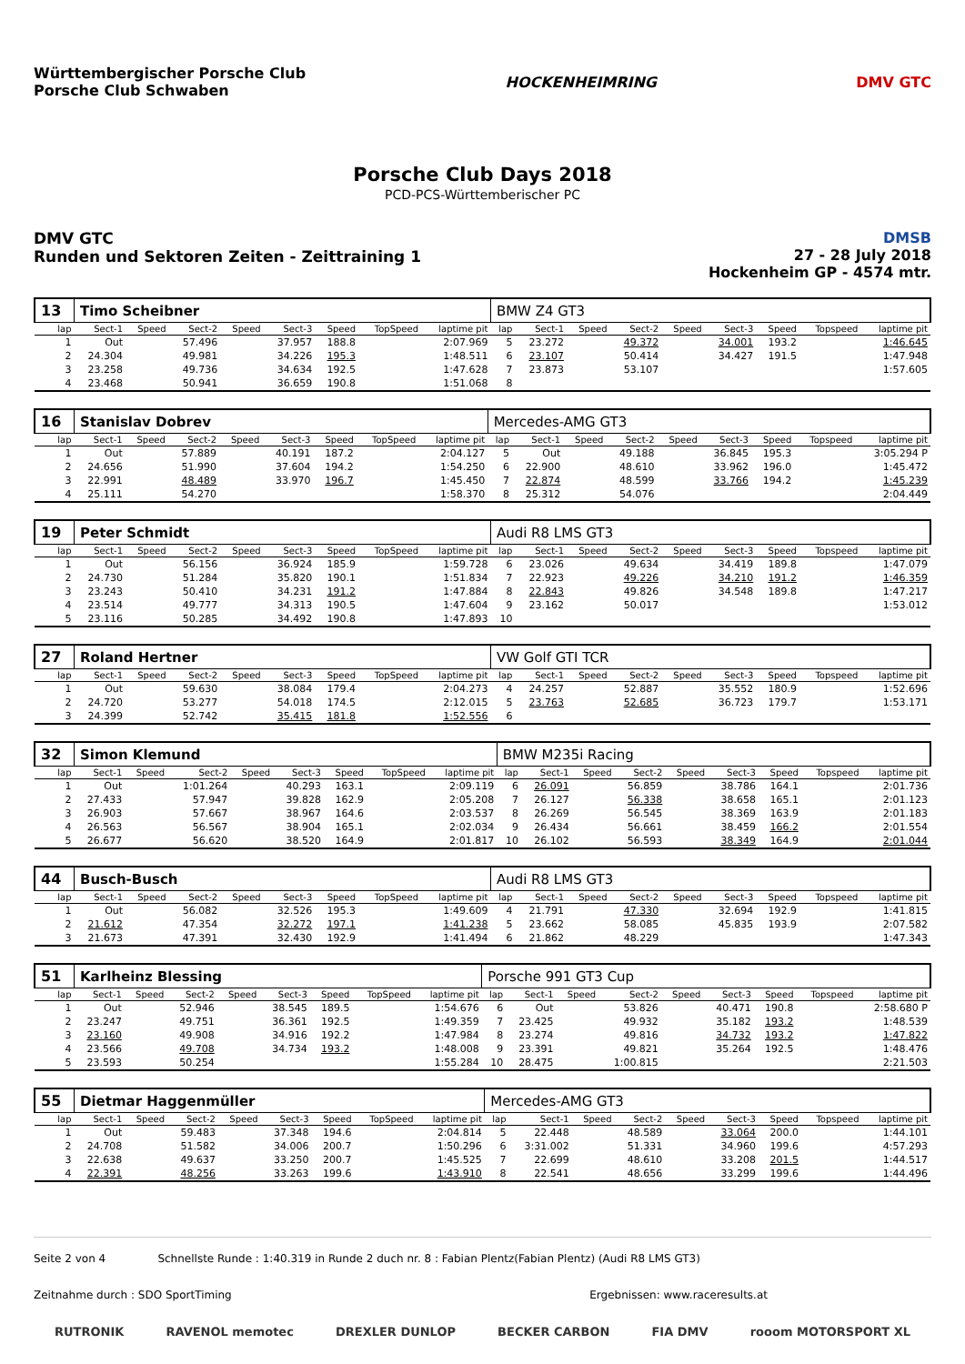Württembergischer Porsche Club
Porsche Club Schwaben
HOCKENHEIMRING DMV GTC
Porsche Club Days 2018
PCD-PCS-Württemberischer PC
DMV GTC
Runden und Sektoren Zeiten - Zeittraining 1
DMSB
27 - 28 July 2018
Hockenheim GP - 4574 mtr.
| 13 | Timo Scheibner | | | | | | | | BMW Z4 GT3 | | | | | | | | |
| lap | Sect-1 | Speed | Sect-2 | Speed | Sect-3 | Speed | TopSpeed | laptime pit | lap | Sect-1 | Speed | Sect-2 | Speed | Sect-3 | Speed | Topspeed | laptime pit |
| 1 | Out | | 57.496 | | 37.957 | 188.8 | | 2:07.969 | 5 | 23.272 | | 49.372 | | 34.001 | 193.2 | | 1:46.645 |
| 2 | 24.304 | | 49.981 | | 34.226 | 195.3 | | 1:48.511 | 6 | 23.107 | | 50.414 | | 34.427 | 191.5 | | 1:47.948 |
| 3 | 23.258 | | 49.736 | | 34.634 | 192.5 | | 1:47.628 | 7 | 23.873 | | 53.107 | | | | | 1:57.605 |
| 4 | 23.468 | | 50.941 | | 36.659 | 190.8 | | 1:51.068 | 8 | | | | | | | | |
| 16 | Stanislav Dobrev | | | | | | | | Mercedes-AMG GT3 | | | | | | | | |
| lap | Sect-1 | Speed | Sect-2 | Speed | Sect-3 | Speed | TopSpeed | laptime pit | lap | Sect-1 | Speed | Sect-2 | Speed | Sect-3 | Speed | Topspeed | laptime pit |
| 1 | Out | | 57.889 | | 40.191 | 187.2 | | 2:04.127 | 5 | Out | | 49.188 | | 36.845 | 195.3 | | 3:05.294 P |
| 2 | 24.656 | | 51.990 | | 37.604 | 194.2 | | 1:54.250 | 6 | 22.900 | | 48.610 | | 33.962 | 196.0 | | 1:45.472 |
| 3 | 22.991 | | 48.489 | | 33.970 | 196.7 | | 1:45.450 | 7 | 22.874 | | 48.599 | | 33.766 | 194.2 | | 1:45.239 |
| 4 | 25.111 | | 54.270 | | | | | 1:58.370 | 8 | 25.312 | | 54.076 | | | | | 2:04.449 |
| 19 | Peter Schmidt | | | | | | | | Audi R8 LMS GT3 | | | | | | | | |
| lap | Sect-1 | Speed | Sect-2 | Speed | Sect-3 | Speed | TopSpeed | laptime pit | lap | Sect-1 | Speed | Sect-2 | Speed | Sect-3 | Speed | Topspeed | laptime pit |
| 1 | Out | | 56.156 | | 36.924 | 185.9 | | 1:59.728 | 6 | 23.026 | | 49.634 | | 34.419 | 189.8 | | 1:47.079 |
| 2 | 24.730 | | 51.284 | | 35.820 | 190.1 | | 1:51.834 | 7 | 22.923 | | 49.226 | | 34.210 | 191.2 | | 1:46.359 |
| 3 | 23.243 | | 50.410 | | 34.231 | 191.2 | | 1:47.884 | 8 | 22.843 | | 49.826 | | 34.548 | 189.8 | | 1:47.217 |
| 4 | 23.514 | | 49.777 | | 34.313 | 190.5 | | 1:47.604 | 9 | 23.162 | | 50.017 | | | | | 1:53.012 |
| 5 | 23.116 | | 50.285 | | 34.492 | 190.8 | | 1:47.893 | 10 | | | | | | | | |
| 27 | Roland Hertner | | | | | | | | VW Golf GTI TCR | | | | | | | | |
| lap | Sect-1 | Speed | Sect-2 | Speed | Sect-3 | Speed | TopSpeed | laptime pit | lap | Sect-1 | Speed | Sect-2 | Speed | Sect-3 | Speed | Topspeed | laptime pit |
| 1 | Out | | 59.630 | | 38.084 | 179.4 | | 2:04.273 | 4 | 24.257 | | 52.887 | | 35.552 | 180.9 | | 1:52.696 |
| 2 | 24.720 | | 53.277 | | 54.018 | 174.5 | | 2:12.015 | 5 | 23.763 | | 52.685 | | 36.723 | 179.7 | | 1:53.171 |
| 3 | 24.399 | | 52.742 | | 35.415 | 181.8 | | 1:52.556 | 6 | | | | | | | | |
| 32 | Simon Klemund | | | | | | | | BMW M235i Racing | | | | | | | | |
| lap | Sect-1 | Speed | Sect-2 | Speed | Sect-3 | Speed | TopSpeed | laptime pit | lap | Sect-1 | Speed | Sect-2 | Speed | Sect-3 | Speed | Topspeed | laptime pit |
| 1 | Out | | 1:01.264 | | 40.293 | 163.1 | | 2:09.119 | 6 | 26.091 | | 56.859 | | 38.786 | 164.1 | | 2:01.736 |
| 2 | 27.433 | | 57.947 | | 39.828 | 162.9 | | 2:05.208 | 7 | 26.127 | | 56.338 | | 38.658 | 165.1 | | 2:01.123 |
| 3 | 26.903 | | 57.667 | | 38.967 | 164.6 | | 2:03.537 | 8 | 26.269 | | 56.545 | | 38.369 | 163.9 | | 2:01.183 |
| 4 | 26.563 | | 56.567 | | 38.904 | 165.1 | | 2:02.034 | 9 | 26.434 | | 56.661 | | 38.459 | 166.2 | | 2:01.554 |
| 5 | 26.677 | | 56.620 | | 38.520 | 164.9 | | 2:01.817 | 10 | 26.102 | | 56.593 | | 38.349 | 164.9 | | 2:01.044 |
| 44 | Busch-Busch | | | | | | | | Audi R8 LMS GT3 | | | | | | | | |
| lap | Sect-1 | Speed | Sect-2 | Speed | Sect-3 | Speed | TopSpeed | laptime pit | lap | Sect-1 | Speed | Sect-2 | Speed | Sect-3 | Speed | Topspeed | laptime pit |
| 1 | Out | | 56.082 | | 32.526 | 195.3 | | 1:49.609 | 4 | 21.791 | | 47.330 | | 32.694 | 192.9 | | 1:41.815 |
| 2 | 21.612 | | 47.354 | | 32.272 | 197.1 | | 1:41.238 | 5 | 23.662 | | 58.085 | | 45.835 | 193.9 | | 2:07.582 |
| 3 | 21.673 | | 47.391 | | 32.430 | 192.9 | | 1:41.494 | 6 | 21.862 | | 48.229 | | | | | 1:47.343 |
| 51 | Karlheinz Blessing | | | | | | | | Porsche 991 GT3 Cup | | | | | | | | |
| lap | Sect-1 | Speed | Sect-2 | Speed | Sect-3 | Speed | TopSpeed | laptime pit | lap | Sect-1 | Speed | Sect-2 | Speed | Sect-3 | Speed | Topspeed | laptime pit |
| 1 | Out | | 52.946 | | 38.545 | 189.5 | | 1:54.676 | 6 | Out | | 53.826 | | 40.471 | 190.8 | | 2:58.680 P |
| 2 | 23.247 | | 49.751 | | 36.361 | 192.5 | | 1:49.359 | 7 | 23.425 | | 49.932 | | 35.182 | 193.2 | | 1:48.539 |
| 3 | 23.160 | | 49.908 | | 34.916 | 192.2 | | 1:47.984 | 8 | 23.274 | | 49.816 | | 34.732 | 193.2 | | 1:47.822 |
| 4 | 23.566 | | 49.708 | | 34.734 | 193.2 | | 1:48.008 | 9 | 23.391 | | 49.821 | | 35.264 | 192.5 | | 1:48.476 |
| 5 | 23.593 | | 50.254 | | | | | 1:55.284 | 10 | 28.475 | | 1:00.815 | | | | | 2:21.503 |
| 55 | Dietmar Haggenmüller | | | | | | | | Mercedes-AMG GT3 | | | | | | | | |
| lap | Sect-1 | Speed | Sect-2 | Speed | Sect-3 | Speed | TopSpeed | laptime pit | lap | Sect-1 | Speed | Sect-2 | Speed | Sect-3 | Speed | Topspeed | laptime pit |
| 1 | Out | | 59.483 | | 37.348 | 194.6 | | 2:04.814 | 5 | 22.448 | | 48.589 | | 33.064 | 200.0 | | 1:44.101 |
| 2 | 24.708 | | 51.582 | | 34.006 | 200.7 | | 1:50.296 | 6 | 3:31.002 | | 51.331 | | 34.960 | 199.6 | | 4:57.293 |
| 3 | 22.638 | | 49.637 | | 33.250 | 200.7 | | 1:45.525 | 7 | 22.699 | | 48.610 | | 33.208 | 201.5 | | 1:44.517 |
| 4 | 22.391 | | 48.256 | | 33.263 | 199.6 | | 1:43.910 | 8 | 22.541 | | 48.656 | | 33.299 | 199.6 | | 1:44.496 |
Seite 2 von 4 Schnellste Runde : 1:40.319 in Runde 2 duch nr. 8 : Fabian Plentz(Fabian Plentz) (Audi R8 LMS GT3)
Zeitnahme durch : SDO SportTiming Ergebnissen: www.raceresults.at
RUTRONIK RAVENOL memotec DREXLER DUNLOP BECKER CARBON FIA DMV rooom MOTORSPORT XL